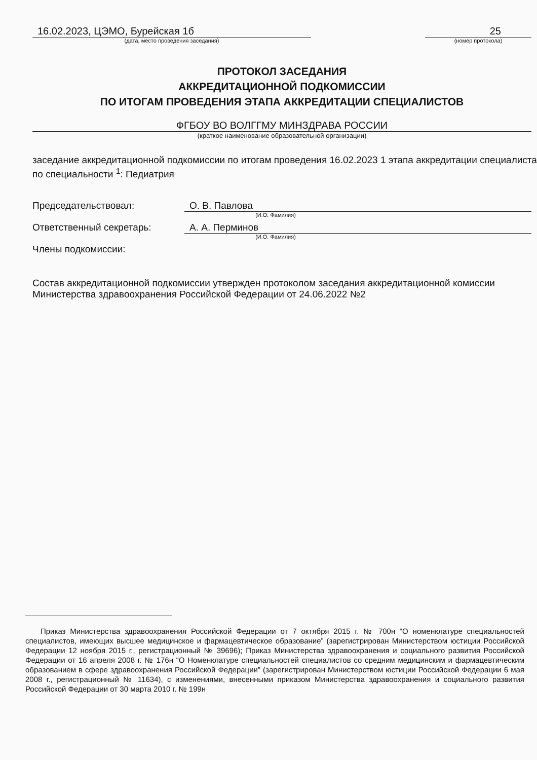16.02.2023, ЦЭМО, Бурейская 1б
(дата, место проведения заседания)
25
(номер протокола)
ПРОТОКОЛ ЗАСЕДАНИЯ
АККРЕДИТАЦИОННОЙ ПОДКОМИССИИ
ПО ИТОГАМ ПРОВЕДЕНИЯ ЭТАПА АККРЕДИТАЦИИ СПЕЦИАЛИСТОВ
ФГБОУ ВО ВОЛГГМУ МИНЗДРАВА РОССИИ
(краткое наименование образовательной организации)
заседание аккредитационной подкомиссии по итогам проведения 16.02.2023 1 этапа аккредитации специалиста по специальности <sup>1</sup>: Педиатрия
Председательствовал: О. В. Павлова
(И.О. Фамилия)
Ответственный секретарь: А. А. Перминов
(И.О. Фамилия)
Члены подкомиссии:
Состав аккредитационной подкомиссии утвержден протоколом заседания аккредитационной комиссии Министерства здравоохранения Российской Федерации от 24.06.2022 №2
Приказ Министерства здравоохранения Российской Федерации от 7 октября 2015 г. № 700н “О номенклатуре специальностей специалистов, имеющих высшее медицинское и фармацевтическое образование” (зарегистрирован Министерством юстиции Российской Федерации 12 ноября 2015 г., регистрационный № 39696); Приказ Министерства здравоохранения и социального развития Российской Федерации от 16 апреля 2008 г. № 176н “О Номенклатуре специальностей специалистов со средним медицинским и фармацевтическим образованием в сфере здравоохранения Российской Федерации” (зарегистрирован Министерством юстиции Российской Федерации 6 мая 2008 г., регистрационный № 11634), с изменениями, внесенными приказом Министерства здравоохранения и социального развития Российской Федерации от 30 марта 2010 г. № 199н